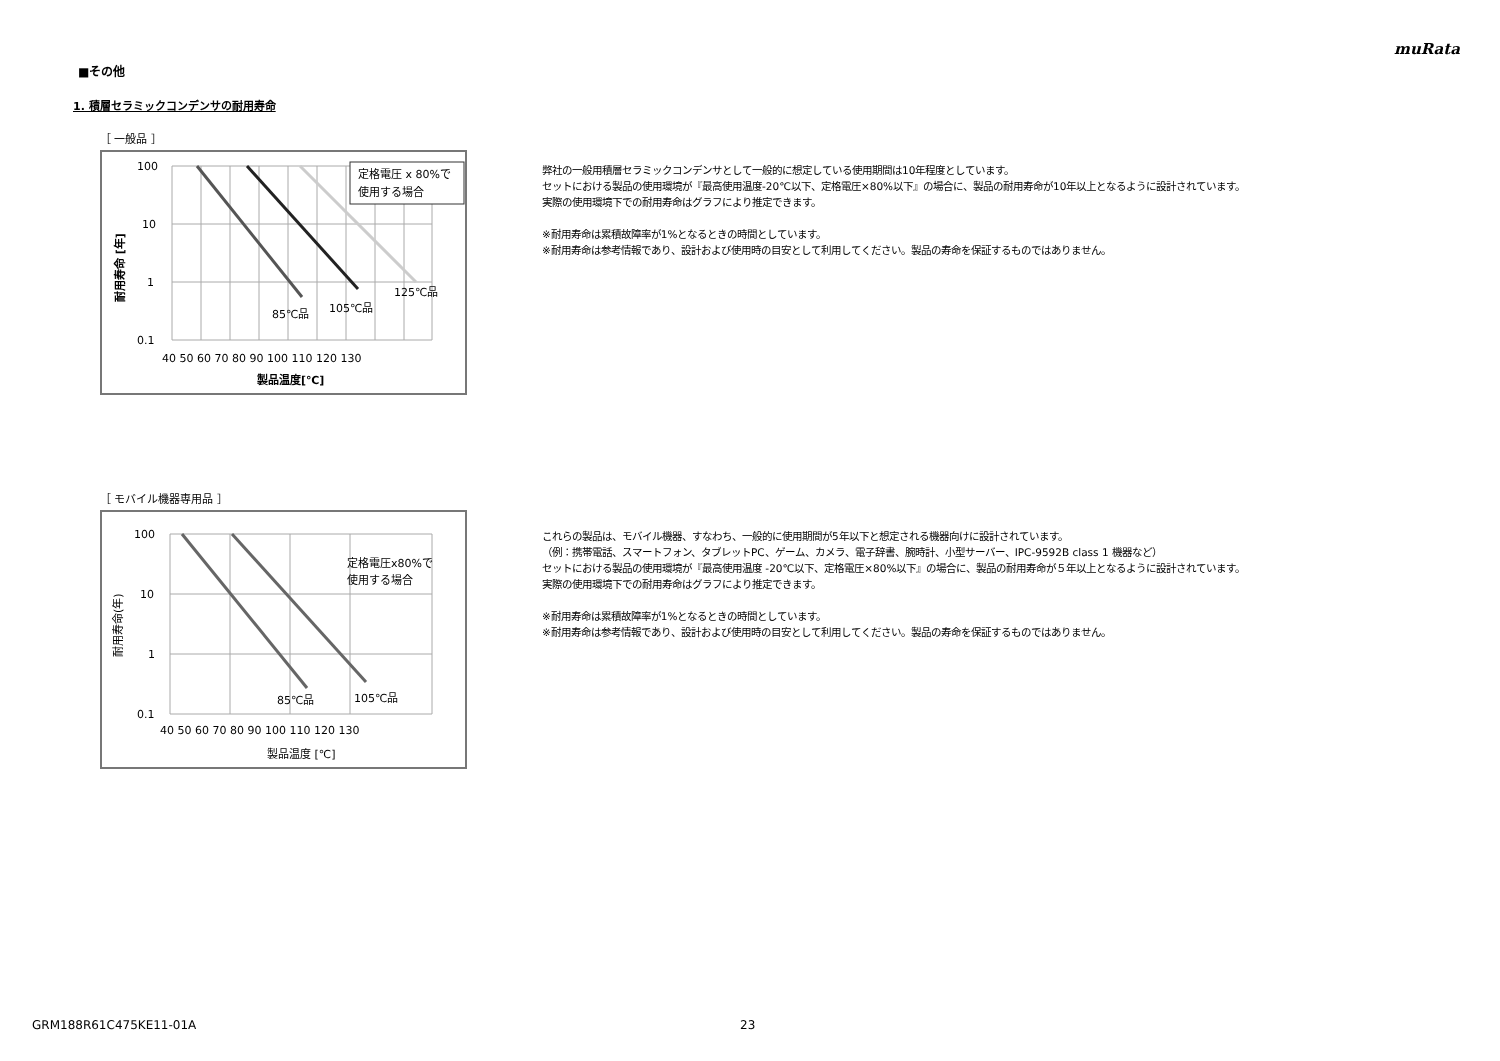muRata
■その他
1. 積層セラミックコンデンサの耐用寿命
［ 一般品 ］
定格電圧 x 80%で
使用する場合
100
10
1
0.1
85℃品
105℃品
125℃品
40 50 60 70 80 90 100 110 120 130
製品温度[℃]
耐用寿命 [年]
弊社の一般用積層セラミックコンデンサとして一般的に想定している使用期間は10年程度としています。
セットにおける製品の使用環境が『最高使用温度-20℃以下、定格電圧×80%以下』の場合に、製品の耐用寿命が10年以上となるように設計されています。
実際の使用環境下での耐用寿命はグラフにより推定できます。
※耐用寿命は累積故障率が1%となるときの時間としています。
※耐用寿命は参考情報であり、設計および使用時の目安として利用してください。製品の寿命を保証するものではありません。
［ モバイル機器専用品 ］
定格電圧x80%で
使用する場合
100
10
1
0.1
85℃品
105℃品
40 50 60 70 80 90 100 110 120 130
製品温度 [℃]
耐用寿命(年)
これらの製品は、モバイル機器、すなわち、一般的に使用期間が5年以下と想定される機器向けに設計されています。
（例：携帯電話、スマートフォン、タブレットPC、ゲーム、カメラ、電子辞書、腕時計、小型サーバー、IPC-9592B class 1 機器など）
セットにおける製品の使用環境が『最高使用温度 -20℃以下、定格電圧×80%以下』の場合に、製品の耐用寿命が５年以上となるように設計されています。
実際の使用環境下での耐用寿命はグラフにより推定できます。
※耐用寿命は累積故障率が1%となるときの時間としています。
※耐用寿命は参考情報であり、設計および使用時の目安として利用してください。製品の寿命を保証するものではありません。
GRM188R61C475KE11-01A 23